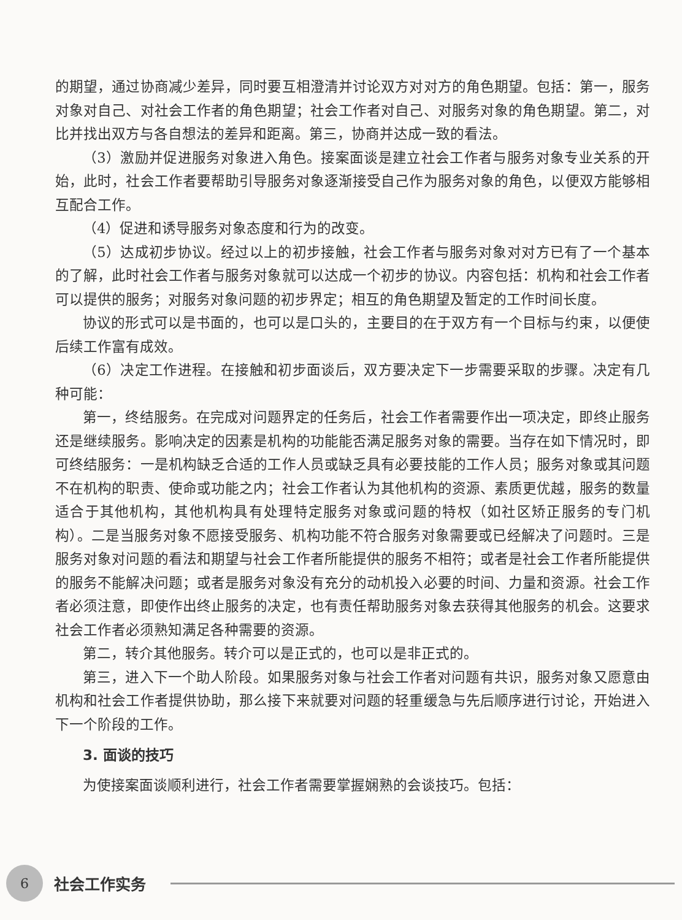的期望，通过协商减少差异，同时要互相澄清并讨论双方对对方的角色期望。包括：第一，服务对象对自己、对社会工作者的角色期望；社会工作者对自己、对服务对象的角色期望。第二，对比并找出双方与各自想法的差异和距离。第三，协商并达成一致的看法。
（3）激励并促进服务对象进入角色。接案面谈是建立社会工作者与服务对象专业关系的开始，此时，社会工作者要帮助引导服务对象逐渐接受自己作为服务对象的角色，以便双方能够相互配合工作。
（4）促进和诱导服务对象态度和行为的改变。
（5）达成初步协议。经过以上的初步接触，社会工作者与服务对象对对方已有了一个基本的了解，此时社会工作者与服务对象就可以达成一个初步的协议。内容包括：机构和社会工作者可以提供的服务；对服务对象问题的初步界定；相互的角色期望及暂定的工作时间长度。
协议的形式可以是书面的，也可以是口头的，主要目的在于双方有一个目标与约束，以便使后续工作富有成效。
（6）决定工作进程。在接触和初步面谈后，双方要决定下一步需要采取的步骤。决定有几种可能：
第一，终结服务。在完成对问题界定的任务后，社会工作者需要作出一项决定，即终止服务还是继续服务。影响决定的因素是机构的功能能否满足服务对象的需要。当存在如下情况时，即可终结服务：一是机构缺乏合适的工作人员或缺乏具有必要技能的工作人员；服务对象或其问题不在机构的职责、使命或功能之内；社会工作者认为其他机构的资源、素质更优越，服务的数量适合于其他机构，其他机构具有处理特定服务对象或问题的特权（如社区矫正服务的专门机构）。二是当服务对象不愿接受服务、机构功能不符合服务对象需要或已经解决了问题时。三是服务对象对问题的看法和期望与社会工作者所能提供的服务不相符；或者是社会工作者所能提供的服务不能解决问题；或者是服务对象没有充分的动机投入必要的时间、力量和资源。社会工作者必须注意，即使作出终止服务的决定，也有责任帮助服务对象去获得其他服务的机会。这要求社会工作者必须熟知满足各种需要的资源。
第二，转介其他服务。转介可以是正式的，也可以是非正式的。
第三，进入下一个助人阶段。如果服务对象与社会工作者对问题有共识，服务对象又愿意由机构和社会工作者提供协助，那么接下来就要对问题的轻重缓急与先后顺序进行讨论，开始进入下一个阶段的工作。
3. 面谈的技巧
为使接案面谈顺利进行，社会工作者需要掌握娴熟的会谈技巧。包括：
6
社会工作实务